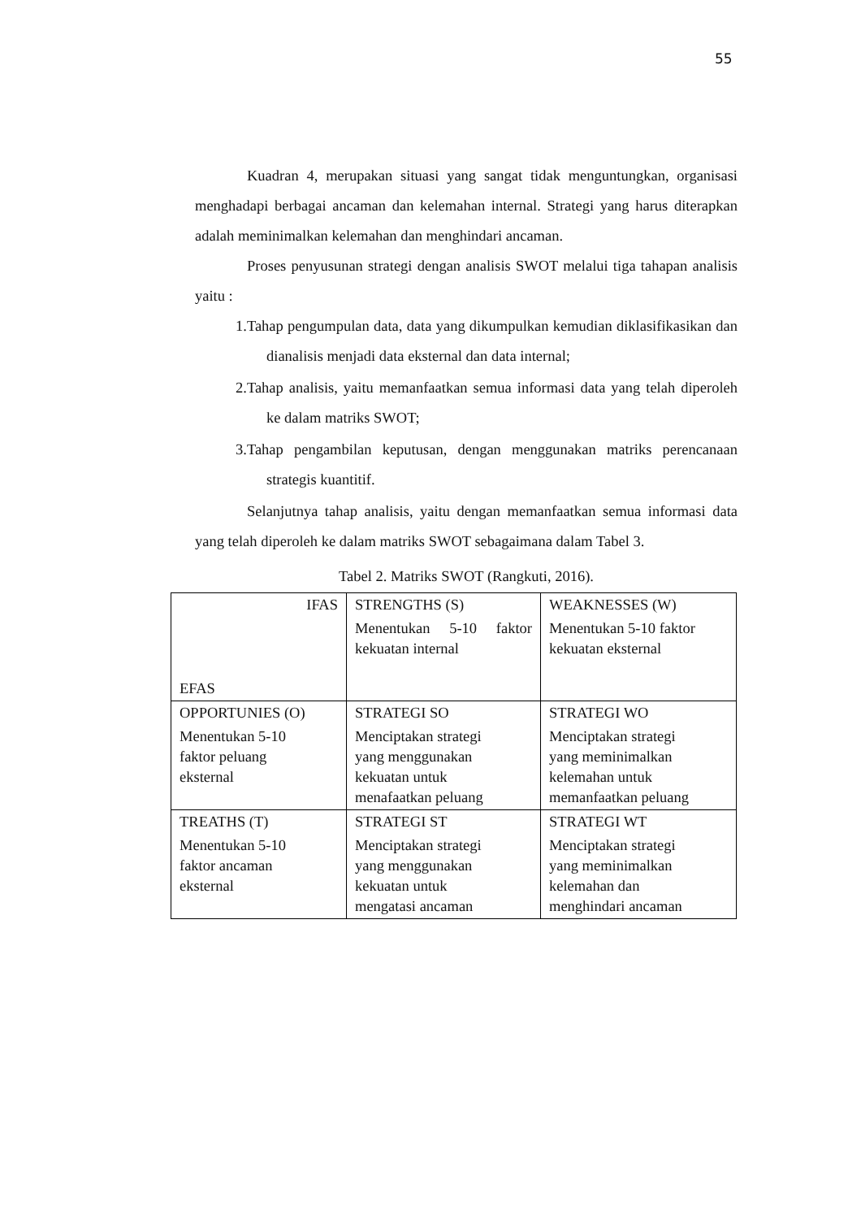55
Kuadran 4, merupakan situasi yang sangat tidak menguntungkan, organisasi menghadapi berbagai ancaman dan kelemahan internal. Strategi yang harus diterapkan adalah meminimalkan kelemahan dan menghindari ancaman.
Proses penyusunan strategi dengan analisis SWOT melalui tiga tahapan analisis yaitu :
1.Tahap pengumpulan data, data yang dikumpulkan kemudian diklasifikasikan dan dianalisis menjadi data eksternal dan data internal;
2.Tahap analisis, yaitu memanfaatkan semua informasi data yang telah diperoleh ke dalam matriks SWOT;
3.Tahap pengambilan keputusan, dengan menggunakan matriks perencanaan strategis kuantitif.
Selanjutnya tahap analisis, yaitu dengan memanfaatkan semua informasi data yang telah diperoleh ke dalam matriks SWOT sebagaimana dalam Tabel 3.
Tabel 2. Matriks SWOT (Rangkuti, 2016).
| IFAS EFAS | STRENGTHS (S) Menentukan 5-10 faktor kekuatan internal | WEAKNESSES (W) Menentukan 5-10 faktor kekuatan eksternal |
| OPPORTUNIES (O) Menentukan 5-10 faktor peluang eksternal | STRATEGI SO Menciptakan strategi yang menggunakan kekuatan untuk menafaatkan peluang | STRATEGI WO Menciptakan strategi yang meminimalkan kelemahan untuk memanfaatkan peluang |
| TREATHS (T) Menentukan 5-10 faktor ancaman eksternal | STRATEGI ST Menciptakan strategi yang menggunakan kekuatan untuk mengatasi ancaman | STRATEGI WT Menciptakan strategi yang meminimalkan kelemahan dan menghindari ancaman |